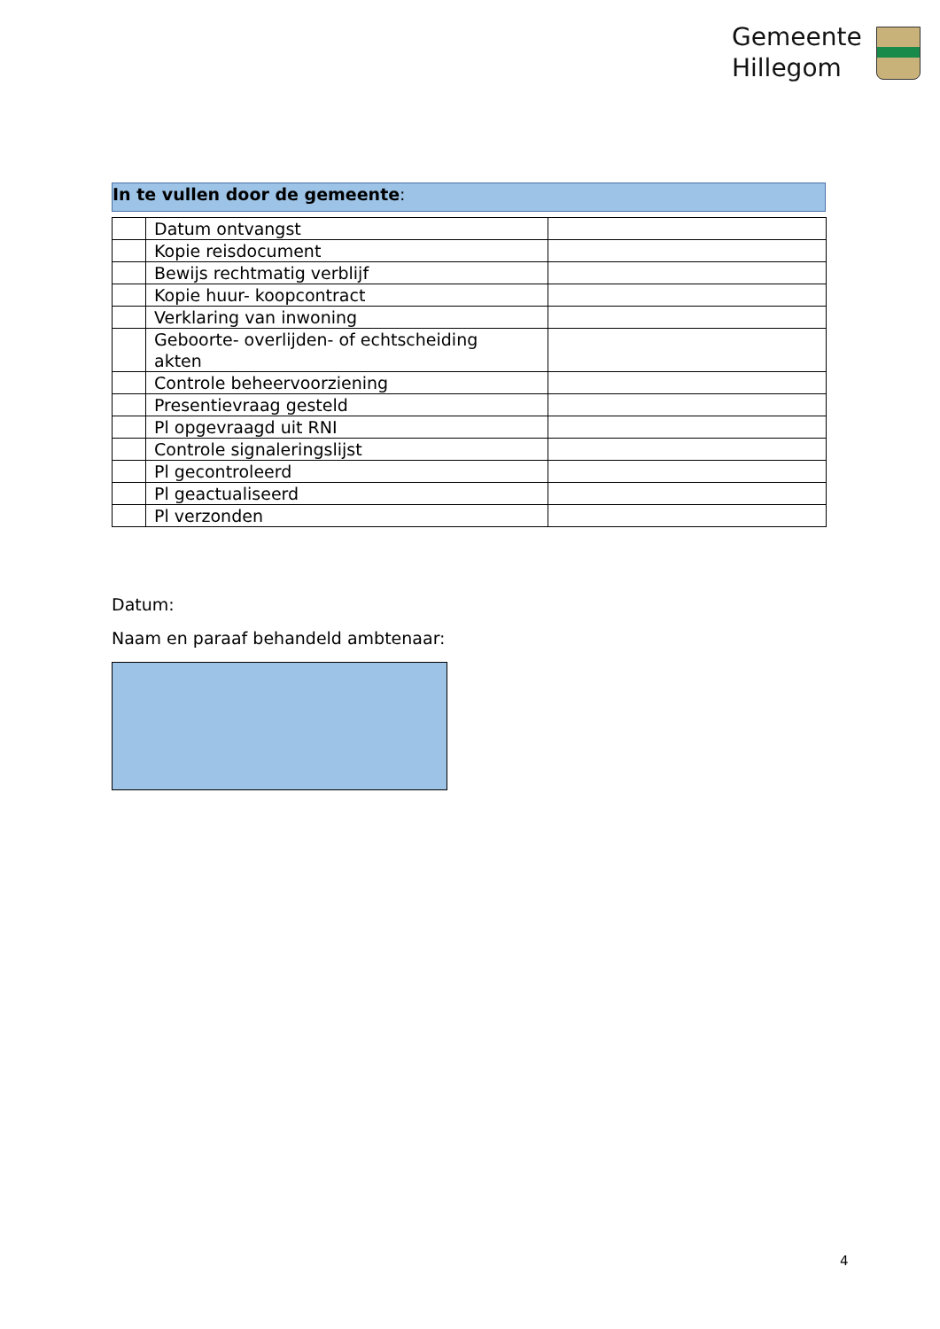Gemeente
Hillegom
In te vullen door de gemeente:
| | Datum ontvangst | |
| | Kopie reisdocument | |
| | Bewijs rechtmatig verblijf | |
| | Kopie huur- koopcontract | |
| | Verklaring van inwoning | |
| | Geboorte- overlijden- of echtscheiding akten | |
| | Controle beheervoorziening | |
| | Presentievraag gesteld | |
| | Pl opgevraagd uit RNI | |
| | Controle signaleringslijst | |
| | Pl gecontroleerd | |
| | Pl geactualiseerd | |
| | Pl verzonden | |
Datum:
Naam en paraaf behandeld ambtenaar:
4